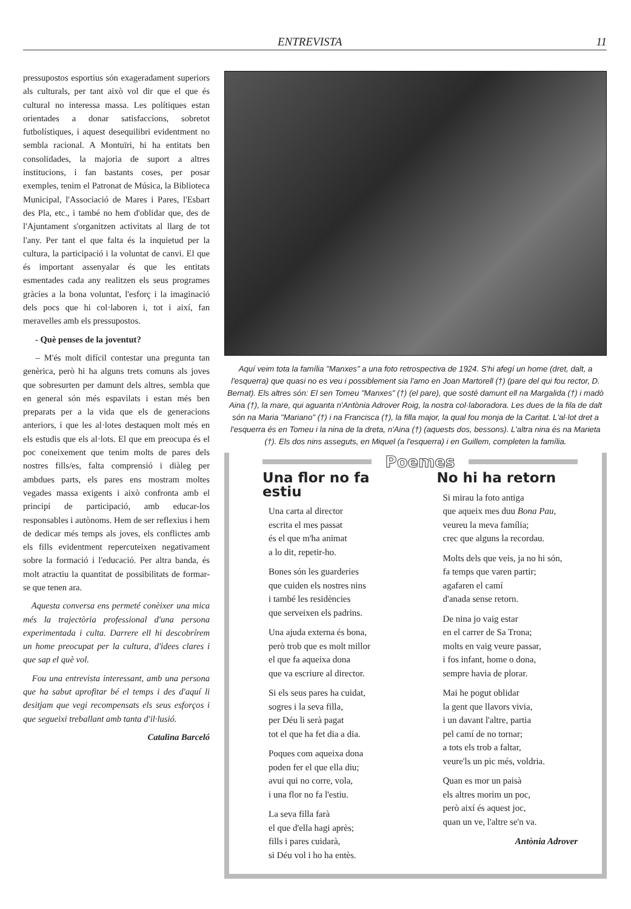ENTREVISTA 11
pressupostos esportius són exageradament superiors als culturals, per tant això vol dir que el que és cultural no interessa massa. Les polítiques estan orientades a donar satisfaccions, sobretot futbolístiques, i aquest desequilibri evidentment no sembla racional. A Montuïri, hi ha entitats ben consolidades, la majoria de suport a altres institucions, i fan bastants coses, per posar exemples, tenim el Patronat de Música, la Biblioteca Municipal, l'Associació de Mares i Pares, l'Esbart des Pla, etc., i també no hem d'oblidar que, des de l'Ajuntament s'organitzen activitats al llarg de tot l'any. Per tant el que falta és la inquietud per la cultura, la participació i la voluntat de canvi. El que és important assenyalar és que les entitats esmentades cada any realitzen els seus programes gràcies a la bona voluntat, l'esforç i la imaginació dels pocs que hi col·laboren i, tot i així, fan meravelles amb els pressupostos.
- Què penses de la joventut?
– M'és molt difícil contestar una pregunta tan genèrica, però hi ha alguns trets comuns als joves que sobresurten per damunt dels altres, sembla que en general són més espavilats i estan més ben preparats per a la vida que els de generacions anteriors, i que les al·lotes destaquen molt més en els estudis que els al·lots. El que em preocupa és el poc coneixement que tenim molts de pares dels nostres fills/es, falta comprensió i diàleg per ambdues parts, els pares ens mostram moltes vegades massa exigents i això confronta amb el principi de participació, amb educar-los responsables i autònoms. Hem de ser reflexius i hem de dedicar més temps als joves, els conflictes amb els fills evidentment repercuteixen negativament sobre la formació i l'educació. Per altra banda, és molt atractiu la quantitat de possibilitats de formar-se que tenen ara.
Aquesta conversa ens permeté conèixer una mica més la trajectòria professional d'una persona experimentada i culta. Darrere ell hi descobrírem un home preocupat per la cultura, d'idees clares i que sap el què vol.
Fou una entrevista interessant, amb una persona que ha sabut aprofitar bé el temps i des d'aquí li desitjam que vegi recompensats els seus esforços i que segueixi treballant amb tanta d'il·lusió.
Catalina Barceló
Aquí veim tota la família "Manxes" a una foto retrospectiva de 1924. S'hi afegí un home (dret, dalt, a l'esquerra) que quasi no es veu i possiblement sia l'amo en Joan Martorell (†) (pare del qui fou rector, D. Bernat). Els altres són: El sen Tomeu "Manxes" (†) (el pare), que sosté damunt ell na Margalida (†) i madò Aina (†), la mare, qui aguanta n'Antònia Adrover Roig, la nostra col·laboradora. Les dues de la fila de dalt són na Maria "Mariano" (†) i na Francisca (†), la filla major, la qual fou monja de la Caritat. L'al·lot dret a l'esquerra és en Tomeu i la nina de la dreta, n'Aina (†) (aquests dos, bessons). L'altra nina és na Marieta (†). Els dos nins asseguts, en Miquel (a l'esquerra) i en Guillem, completen la família.
Poemes
Una flor no fa estiu
Una carta al director
escrita el mes passat
és el que m'ha animat
a lo dit, repetir-ho.
Bones són les guarderies
que cuiden els nostres nins
i també les residències
que serveixen els padrins.
Una ajuda externa és bona,
però trob que es molt millor
el que fa aqueixa dona
que va escriure al director.
Si els seus pares ha cuidat,
sogres i la seva filla,
per Déu li serà pagat
tot el que ha fet dia a dia.
Poques com aqueixa dona
poden fer el que ella diu;
avui qui no corre, vola,
i una flor no fa l'estiu.
La seva filla farà
el que d'ella hagi après;
fills i pares cuidarà,
si Déu vol i ho ha entès.
No hi ha retorn
Si mirau la foto antiga
que aqueix mes duu Bona Pau,
veureu la meva família;
crec que alguns la recordau.
Molts dels que veis, ja no hi són,
fa temps que varen partir;
agafaren el camí
d'anada sense retorn.
De nina jo vaig estar
en el carrer de Sa Trona;
molts en vaig veure passar,
i fos infant, home o dona,
sempre havia de plorar.
Mai he pogut oblidar
la gent que llavors vivia,
i un davant l'altre, partia
pel camí de no tornar;
a tots els trob a faltar,
veure'ls un pic més, voldria.
Quan es mor un paisà
els altres morim un poc,
però així és aquest joc,
quan un ve, l'altre se'n va.
Antònia Adrover